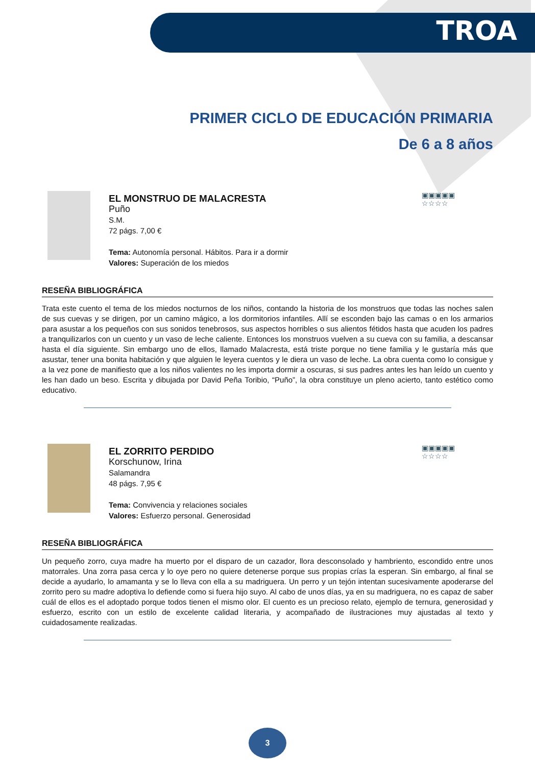TROA
PRIMER CICLO DE EDUCACIÓN PRIMARIA
De 6 a 8 años
EL MONSTRUO DE MALACRESTA
Puño
S.M.
72 págs. 7,00 €
Tema: Autonomía personal. Hábitos. Para ir a dormir
Valores: Superación de los miedos
▣▣▣▣▣
☆☆☆☆
RESEÑA BIBLIOGRÁFICA
Trata este cuento el tema de los miedos nocturnos de los niños, contando la historia de los monstruos que todas las noches salen de sus cuevas y se dirigen, por un camino mágico, a los dormitorios infantiles. Allí se esconden bajo las camas o en los armarios para asustar a los pequeños con sus sonidos tenebrosos, sus aspectos horribles o sus alientos fétidos hasta que acuden los padres a tranquilizarlos con un cuento y un vaso de leche caliente. Entonces los monstruos vuelven a su cueva con su familia, a descansar hasta el día siguiente. Sin embargo uno de ellos, llamado Malacresta, está triste porque no tiene familia y le gustaría más que asustar, tener una bonita habitación y que alguien le leyera cuentos y le diera un vaso de leche. La obra cuenta como lo consigue y a la vez pone de manifiesto que a los niños valientes no les importa dormir a oscuras, si sus padres antes les han leído un cuento y les han dado un beso. Escrita y dibujada por David Peña Toribio, “Puño”, la obra constituye un pleno acierto, tanto estético como educativo.
EL ZORRITO PERDIDO
Korschunow, Irina
Salamandra
48 págs. 7,95 €
Tema: Convivencia y relaciones sociales
Valores: Esfuerzo personal. Generosidad
▣▣▣▣▣
☆☆☆☆
RESEÑA BIBLIOGRÁFICA
Un pequeño zorro, cuya madre ha muerto por el disparo de un cazador, llora desconsolado y hambriento, escondido entre unos matorrales. Una zorra pasa cerca y lo oye pero no quiere detenerse porque sus propias crías la esperan. Sin embargo, al final se decide a ayudarlo, lo amamanta y se lo lleva con ella a su madriguera. Un perro y un tejón intentan sucesivamente apoderarse del zorrito pero su madre adoptiva lo defiende como si fuera hijo suyo. Al cabo de unos días, ya en su madriguera, no es capaz de saber cuál de ellos es el adoptado porque todos tienen el mismo olor. El cuento es un precioso relato, ejemplo de ternura, generosidad y esfuerzo, escrito con un estilo de excelente calidad literaria, y acompañado de ilustraciones muy ajustadas al texto y cuidadosamente realizadas.
3